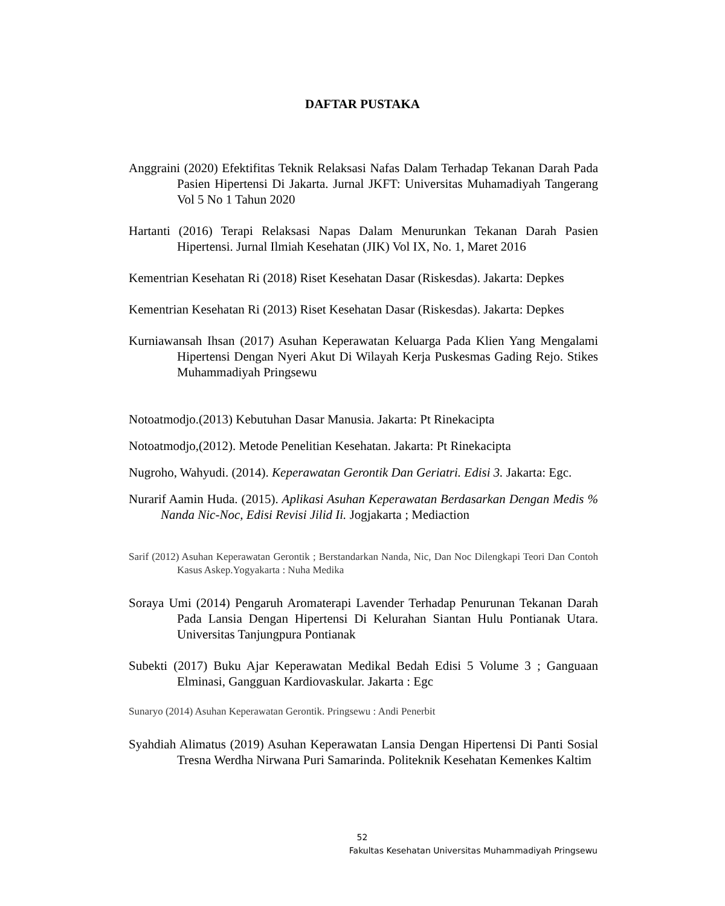DAFTAR PUSTAKA
Anggraini (2020) Efektifitas Teknik Relaksasi Nafas Dalam Terhadap Tekanan Darah Pada Pasien Hipertensi Di Jakarta. Jurnal JKFT: Universitas Muhamadiyah Tangerang Vol 5 No 1 Tahun 2020
Hartanti (2016) Terapi Relaksasi Napas Dalam Menurunkan Tekanan Darah Pasien Hipertensi. Jurnal Ilmiah Kesehatan (JIK) Vol IX, No. 1, Maret 2016
Kementrian Kesehatan Ri (2018) Riset Kesehatan Dasar (Riskesdas). Jakarta: Depkes
Kementrian Kesehatan Ri (2013) Riset Kesehatan Dasar (Riskesdas). Jakarta: Depkes
Kurniawansah Ihsan (2017) Asuhan Keperawatan Keluarga Pada Klien Yang Mengalami Hipertensi Dengan Nyeri Akut Di Wilayah Kerja Puskesmas Gading Rejo. Stikes Muhammadiyah Pringsewu
Notoatmodjo.(2013) Kebutuhan Dasar Manusia. Jakarta: Pt Rinekacipta
Notoatmodjo,(2012). Metode Penelitian Kesehatan. Jakarta: Pt Rinekacipta
Nugroho, Wahyudi. (2014). Keperawatan Gerontik Dan Geriatri. Edisi 3. Jakarta: Egc.
Nurarif Aamin Huda. (2015). Aplikasi Asuhan Keperawatan Berdasarkan Dengan Medis % Nanda Nic-Noc, Edisi Revisi Jilid Ii. Jogjakarta ; Mediaction
Sarif (2012) Asuhan Keperawatan Gerontik ; Berstandarkan Nanda, Nic, Dan Noc Dilengkapi Teori Dan Contoh Kasus Askep.Yogyakarta : Nuha Medika
Soraya Umi (2014) Pengaruh Aromaterapi Lavender Terhadap Penurunan Tekanan Darah Pada Lansia Dengan Hipertensi Di Kelurahan Siantan Hulu Pontianak Utara. Universitas Tanjungpura Pontianak
Subekti (2017) Buku Ajar Keperawatan Medikal Bedah Edisi 5 Volume 3 ; Ganguaan Elminasi, Gangguan Kardiovaskular. Jakarta : Egc
Sunaryo (2014) Asuhan Keperawatan Gerontik. Pringsewu : Andi Penerbit
Syahdiah Alimatus (2019) Asuhan Keperawatan Lansia Dengan Hipertensi Di Panti Sosial Tresna Werdha Nirwana Puri Samarinda. Politeknik Kesehatan Kemenkes Kaltim
52
Fakultas Kesehatan Universitas Muhammadiyah Pringsewu